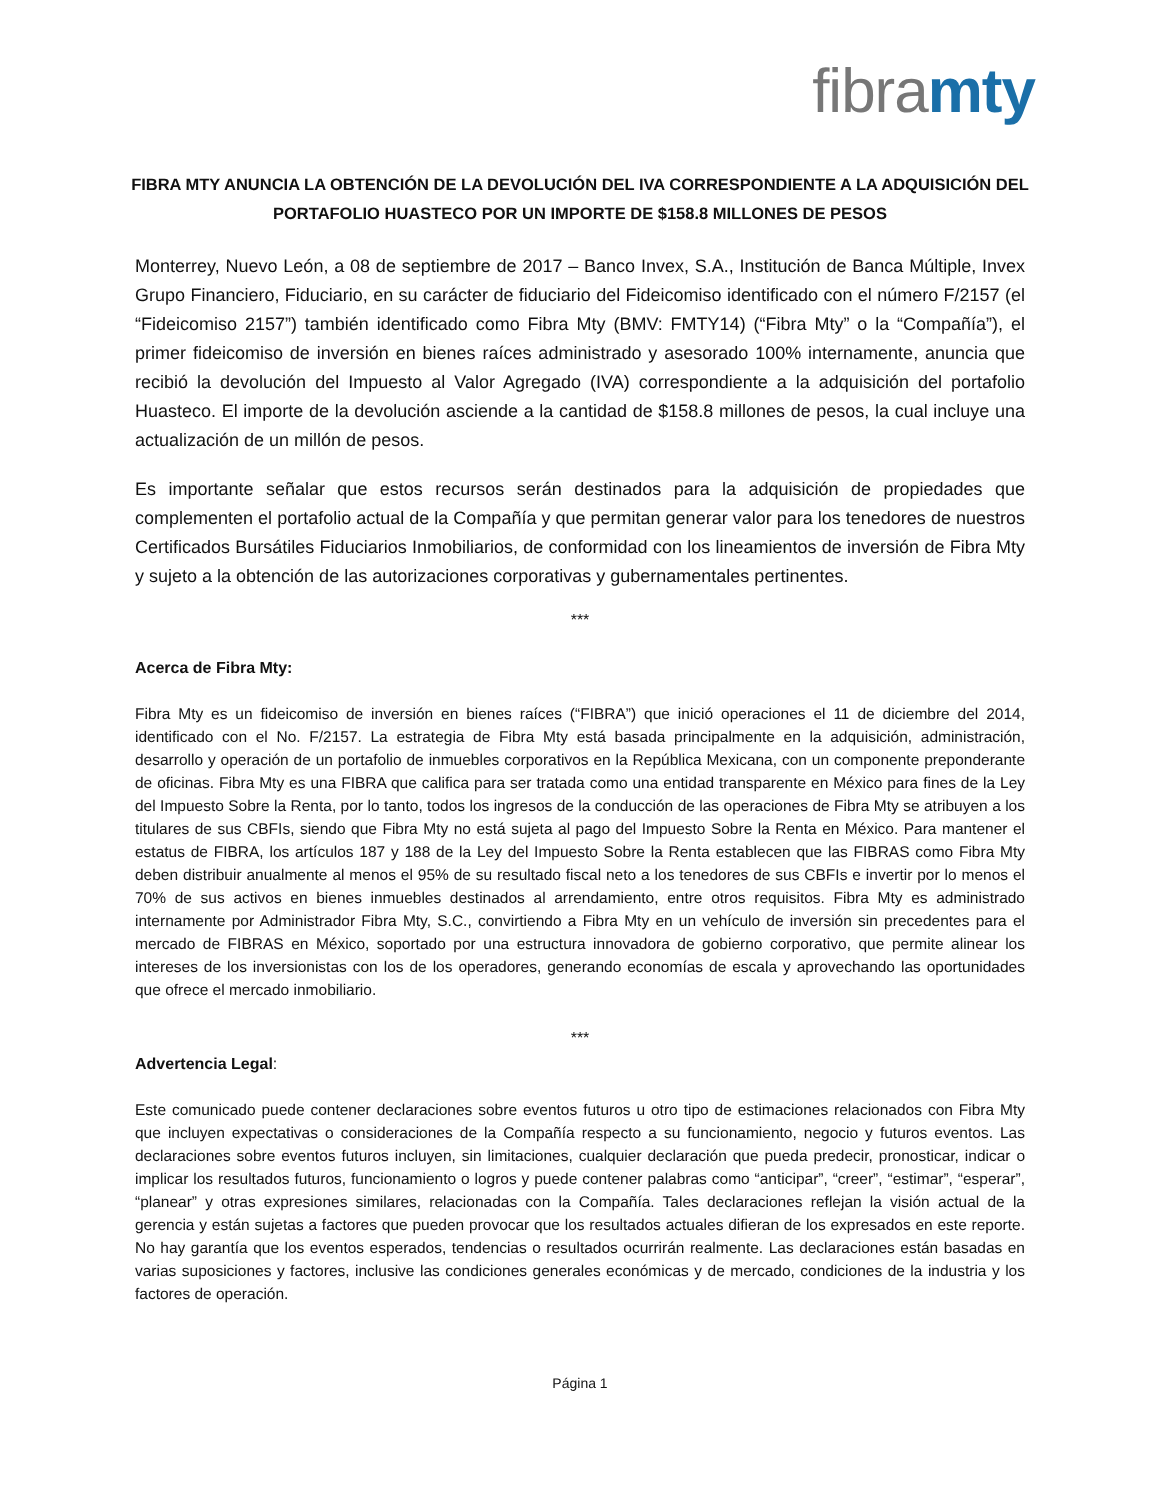fibra mty
FIBRA MTY ANUNCIA LA OBTENCIÓN DE LA DEVOLUCIÓN DEL IVA CORRESPONDIENTE A LA ADQUISICIÓN DEL PORTAFOLIO HUASTECO POR UN IMPORTE DE $158.8 MILLONES DE PESOS
Monterrey, Nuevo León, a 08 de septiembre de 2017 – Banco Invex, S.A., Institución de Banca Múltiple, Invex Grupo Financiero, Fiduciario, en su carácter de fiduciario del Fideicomiso identificado con el número F/2157 (el “Fideicomiso 2157”) también identificado como Fibra Mty (BMV: FMTY14) (“Fibra Mty” o la “Compañía”), el primer fideicomiso de inversión en bienes raíces administrado y asesorado 100% internamente, anuncia que recibió la devolución del Impuesto al Valor Agregado (IVA) correspondiente a la adquisición del portafolio Huasteco. El importe de la devolución asciende a la cantidad de $158.8 millones de pesos, la cual incluye una actualización de un millón de pesos.
Es importante señalar que estos recursos serán destinados para la adquisición de propiedades que complementen el portafolio actual de la Compañía y que permitan generar valor para los tenedores de nuestros Certificados Bursátiles Fiduciarios Inmobiliarios, de conformidad con los lineamientos de inversión de Fibra Mty y sujeto a la obtención de las autorizaciones corporativas y gubernamentales pertinentes.
***
Acerca de Fibra Mty:
Fibra Mty es un fideicomiso de inversión en bienes raíces (“FIBRA”) que inició operaciones el 11 de diciembre del 2014, identificado con el No. F/2157. La estrategia de Fibra Mty está basada principalmente en la adquisición, administración, desarrollo y operación de un portafolio de inmuebles corporativos en la República Mexicana, con un componente preponderante de oficinas. Fibra Mty es una FIBRA que califica para ser tratada como una entidad transparente en México para fines de la Ley del Impuesto Sobre la Renta, por lo tanto, todos los ingresos de la conducción de las operaciones de Fibra Mty se atribuyen a los titulares de sus CBFIs, siendo que Fibra Mty no está sujeta al pago del Impuesto Sobre la Renta en México. Para mantener el estatus de FIBRA, los artículos 187 y 188 de la Ley del Impuesto Sobre la Renta establecen que las FIBRAS como Fibra Mty deben distribuir anualmente al menos el 95% de su resultado fiscal neto a los tenedores de sus CBFIs e invertir por lo menos el 70% de sus activos en bienes inmuebles destinados al arrendamiento, entre otros requisitos. Fibra Mty es administrado internamente por Administrador Fibra Mty, S.C., convirtiendo a Fibra Mty en un vehículo de inversión sin precedentes para el mercado de FIBRAS en México, soportado por una estructura innovadora de gobierno corporativo, que permite alinear los intereses de los inversionistas con los de los operadores, generando economías de escala y aprovechando las oportunidades que ofrece el mercado inmobiliario.
***
Advertencia Legal:
Este comunicado puede contener declaraciones sobre eventos futuros u otro tipo de estimaciones relacionados con Fibra Mty que incluyen expectativas o consideraciones de la Compañía respecto a su funcionamiento, negocio y futuros eventos. Las declaraciones sobre eventos futuros incluyen, sin limitaciones, cualquier declaración que pueda predecir, pronosticar, indicar o implicar los resultados futuros, funcionamiento o logros y puede contener palabras como “anticipar”, “creer”, “estimar”, “esperar”, “planear” y otras expresiones similares, relacionadas con la Compañía. Tales declaraciones reflejan la visión actual de la gerencia y están sujetas a factores que pueden provocar que los resultados actuales difieran de los expresados en este reporte. No hay garantía que los eventos esperados, tendencias o resultados ocurrirán realmente. Las declaraciones están basadas en varias suposiciones y factores, inclusive las condiciones generales económicas y de mercado, condiciones de la industria y los factores de operación.
Página 1